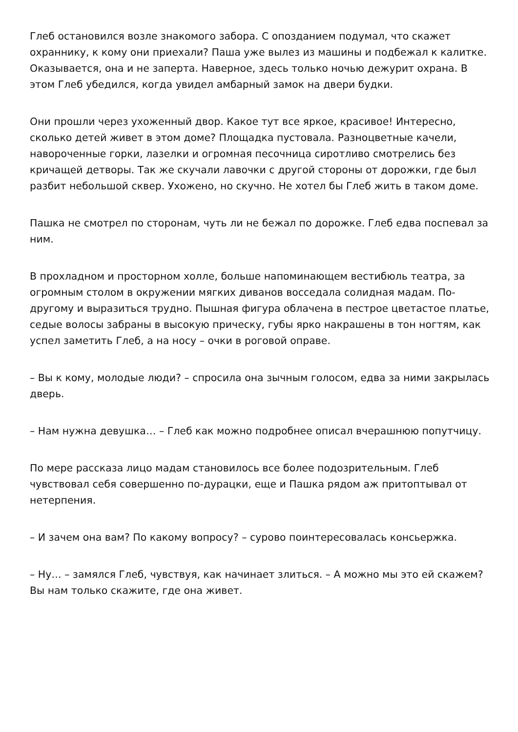Глеб остановился возле знакомого забора. С опозданием подумал, что скажет охраннику, к кому они приехали? Паша уже вылез из машины и подбежал к калитке. Оказывается, она и не заперта. Наверное, здесь только ночью дежурит охрана. В этом Глеб убедился, когда увидел амбарный замок на двери будки.
Они прошли через ухоженный двор. Какое тут все яркое, красивое! Интересно, сколько детей живет в этом доме? Площадка пустовала. Разноцветные качели, навороченные горки, лазелки и огромная песочница сиротливо смотрелись без кричащей детворы. Так же скучали лавочки с другой стороны от дорожки, где был разбит небольшой сквер. Ухожено, но скучно. Не хотел бы Глеб жить в таком доме.
Пашка не смотрел по сторонам, чуть ли не бежал по дорожке. Глеб едва поспевал за ним.
В прохладном и просторном холле, больше напоминающем вестибюль театра, за огромным столом в окружении мягких диванов восседала солидная мадам. По-другому и выразиться трудно. Пышная фигура облачена в пестрое цветастое платье, седые волосы забраны в высокую прическу, губы ярко накрашены в тон ногтям, как успел заметить Глеб, а на носу – очки в роговой оправе.
– Вы к кому, молодые люди? – спросила она зычным голосом, едва за ними закрылась дверь.
– Нам нужна девушка… – Глеб как можно подробнее описал вчерашнюю попутчицу.
По мере рассказа лицо мадам становилось все более подозрительным. Глеб чувствовал себя совершенно по-дурацки, еще и Пашка рядом аж притоптывал от нетерпения.
– И зачем она вам? По какому вопросу? – сурово поинтересовалась консьержка.
– Ну… – замялся Глеб, чувствуя, как начинает злиться. – А можно мы это ей скажем? Вы нам только скажите, где она живет.